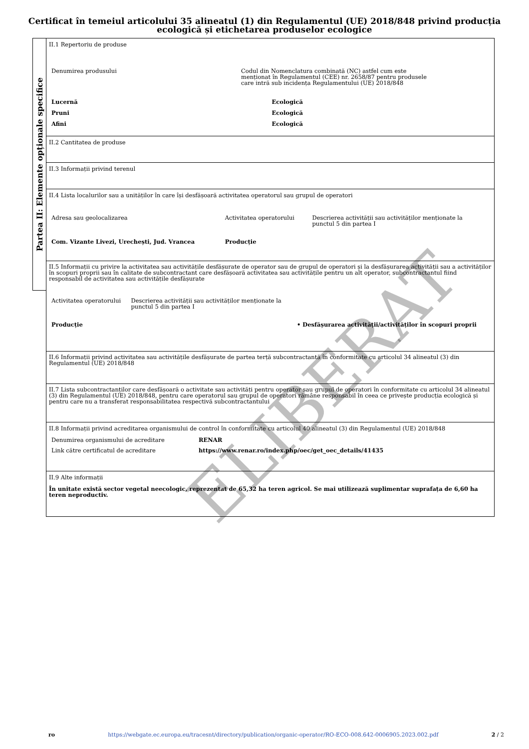Certificat în temeiul articolului 35 alineatul (1) din Regulamentul (UE) 2018/848 privind producția
ecologică și etichetarea produselor ecologice
Partea II: Elemente opționale specifice
II.1 Repertoriu de produse
| Denumirea produsului | Codul din Nomenclatura combinată (NC) astfel cum este menționat în Regulamentul (CEE) nr. 2658/87 pentru produsele care intră sub incidența Regulamentului (UE) 2018/848 | |
| Lucernă | | Ecologică |
| Pruni | | Ecologică |
| Afini | | Ecologică |
II.2 Cantitatea de produse
II.3 Informații privind terenul
II.4 Lista localurilor sau a unităților în care își desfășoară activitatea operatorul sau grupul de operatori
| Adresa sau geolocalizarea | Activitatea operatorului | Descrierea activității sau activităților menționate la punctul 5 din partea I |
| Com. Vizante Livezi, Urechești, Jud. Vrancea | Producție | |
II.5 Informații cu privire la activitatea sau activitățile desfășurate de operator sau de grupul de operatori și la desfășurarea activității sau a activităților în scopuri proprii sau în calitate de subcontractant care desfășoară activitatea sau activitățile pentru un alt operator, subcontractantul fiind responsabil de activitatea sau activitățile desfășurate
| Activitatea operatorului | Descrierea activității sau activităților menționate la punctul 5 din partea I | |
| Producție | | • Desfășurarea activității/activităților în scopuri proprii |
II.6 Informații privind activitatea sau activitățile desfășurate de partea terță subcontractantă în conformitate cu articolul 34 alineatul (3) din Regulamentul (UE) 2018/848
II.7 Lista subcontractanților care desfășoară o activitate sau activități pentru operator sau grupul de operatori în conformitate cu articolul 34 alineatul (3) din Regulamentul (UE) 2018/848, pentru care operatorul sau grupul de operatori rămâne responsabil în ceea ce privește producția ecologică și pentru care nu a transferat responsabilitatea respectivă subcontractantului
II.8 Informații privind acreditarea organismului de control în conformitate cu articolul 40 alineatul (3) din Regulamentul (UE) 2018/848
| Denumirea organismului de acreditare | RENAR |
| Link către certificatul de acreditare | https://www.renar.ro/index.php/oec/get_oec_details/41435 |
II.9 Alte informații
În unitate există sector vegetal neecologic, reprezentat de 65,32 ha teren agricol. Se mai utilizează suplimentar suprafața de 6,60 ha teren neproductiv.
ELIBERAT
ro https://webgate.ec.europa.eu/tracesnt/directory/publication/organic-operator/RO-ECO-008.642-0006905.2023.002.pdf 2 / 2